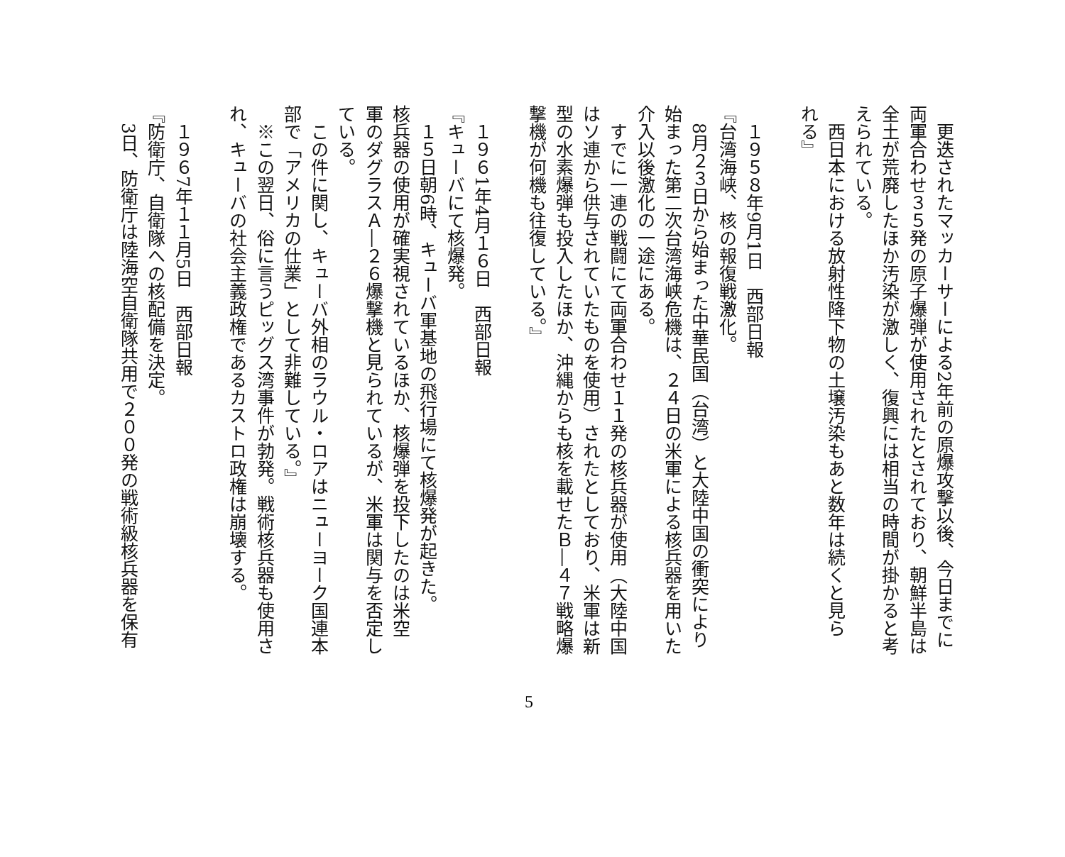更迭されたマッカーサーによる2年前の原爆攻撃以後、今日までに
両軍合わせ３５発の原子爆弾が使用されたとされており、朝鮮半島は
全土が荒廃したほか汚染が激しく、復興には相当の時間が掛かると考
えられている。
　西日本における放射性降下物の土壌汚染もあと数年は続くと見ら
れる』
​
　１９５８年9月1日　西部日報
『台湾海峡、核の報復戦激化。
　8月２３日から始まった中華民国（台湾）と大陸中国の衝突により
始まった第二次台湾海峡危機は、２４日の米軍による核兵器を用いた
介入以後激化の一途にある。
　すでに一連の戦闘にて両軍合わせ１１発の核兵器が使用（大陸中国
はソ連から供与されていたものを使用）されたとしており、米軍は新
型の水素爆弾も投入したほか、沖縄からも核を載せたＢ―４７戦略爆
撃機が何機も往復している。』
​
　１９６1年4月１６日　西部日報
『キューバにて核爆発。
　１５日朝6時、キューバ軍基地の飛行場にて核爆発が起きた。
核兵器の使用が確実視されているほか、核爆弾を投下したのは米空
軍のダグラスＡ―２６爆撃機と見られているが、米軍は関与を否定し
ている。
　この件に関し、キューバ外相のラウル・ロアはニューヨーク国連本
部で「アメリカの仕業」として非難している。』
　※この翌日、俗に言うピッグス湾事件が勃発。戦術核兵器も使用さ
れ、キューバの社会主義政権であるカストロ政権は崩壊する。
​
　１９６7年１１月5日　西部日報
『防衛庁、自衛隊への核配備を決定。
　3日、防衛庁は陸海空自衛隊共用で２００発の戦術級核兵器を保有
5